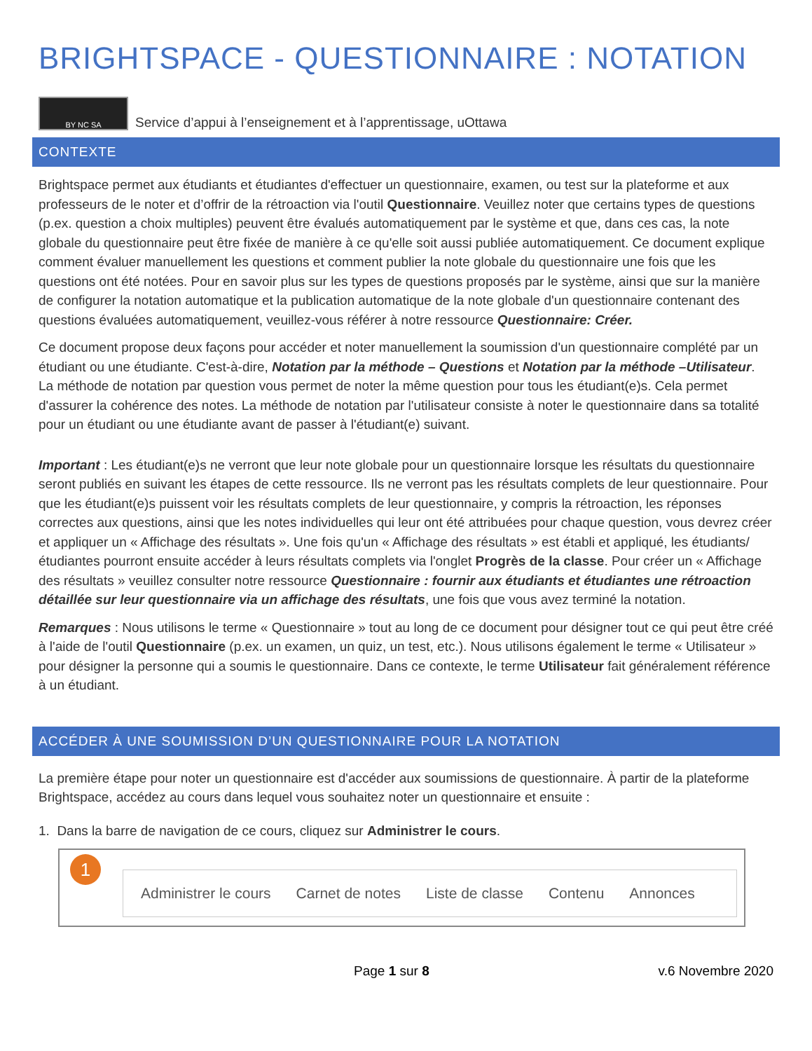BRIGHTSPACE - QUESTIONNAIRE : NOTATION
BY NC SA
Service d’appui à l’enseignement et à l’apprentissage, uOttawa
CONTEXTE
Brightspace permet aux étudiants et étudiantes d'effectuer un questionnaire, examen, ou test sur la plateforme et aux professeurs de le noter et d’offrir de la rétroaction via l'outil Questionnaire. Veuillez noter que certains types de questions (p.ex. question a choix multiples) peuvent être évalués automatiquement par le système et que, dans ces cas, la note globale du questionnaire peut être fixée de manière à ce qu'elle soit aussi publiée automatiquement. Ce document explique comment évaluer manuellement les questions et comment publier la note globale du questionnaire une fois que les questions ont été notées. Pour en savoir plus sur les types de questions proposés par le système, ainsi que sur la manière de configurer la notation automatique et la publication automatique de la note globale d'un questionnaire contenant des questions évaluées automatiquement, veuillez-vous référer à notre ressource Questionnaire: Créer.
Ce document propose deux façons pour accéder et noter manuellement la soumission d'un questionnaire complété par un étudiant ou une étudiante. C'est-à-dire, Notation par la méthode – Questions et Notation par la méthode –Utilisateur. La méthode de notation par question vous permet de noter la même question pour tous les étudiant(e)s. Cela permet d'assurer la cohérence des notes. La méthode de notation par l'utilisateur consiste à noter le questionnaire dans sa totalité pour un étudiant ou une étudiante avant de passer à l'étudiant(e) suivant.
Important : Les étudiant(e)s ne verront que leur note globale pour un questionnaire lorsque les résultats du questionnaire seront publiés en suivant les étapes de cette ressource. Ils ne verront pas les résultats complets de leur questionnaire. Pour que les étudiant(e)s puissent voir les résultats complets de leur questionnaire, y compris la rétroaction, les réponses correctes aux questions, ainsi que les notes individuelles qui leur ont été attribuées pour chaque question, vous devrez créer et appliquer un « Affichage des résultats ». Une fois qu'un « Affichage des résultats » est établi et appliqué, les étudiants/étudiantes pourront ensuite accéder à leurs résultats complets via l'onglet Progrès de la classe. Pour créer un « Affichage des résultats » veuillez consulter notre ressource Questionnaire : fournir aux étudiants et étudiantes une rétroaction détaillée sur leur questionnaire via un affichage des résultats, une fois que vous avez terminé la notation.
Remarques : Nous utilisons le terme « Questionnaire » tout au long de ce document pour désigner tout ce qui peut être créé à l'aide de l'outil Questionnaire (p.ex. un examen, un quiz, un test, etc.). Nous utilisons également le terme « Utilisateur » pour désigner la personne qui a soumis le questionnaire. Dans ce contexte, le terme Utilisateur fait généralement référence à un étudiant.
ACCÉDER À UNE SOUMISSION D’UN QUESTIONNAIRE POUR LA NOTATION
La première étape pour noter un questionnaire est d'accéder aux soumissions de questionnaire. À partir de la plateforme Brightspace, accédez au cours dans lequel vous souhaitez noter un questionnaire et ensuite :
1. Dans la barre de navigation de ce cours, cliquez sur Administrer le cours.
1
Administrer le cours Carnet de notes Liste de classe Contenu Annonces
Page 1 sur 8 v.6 Novembre 2020